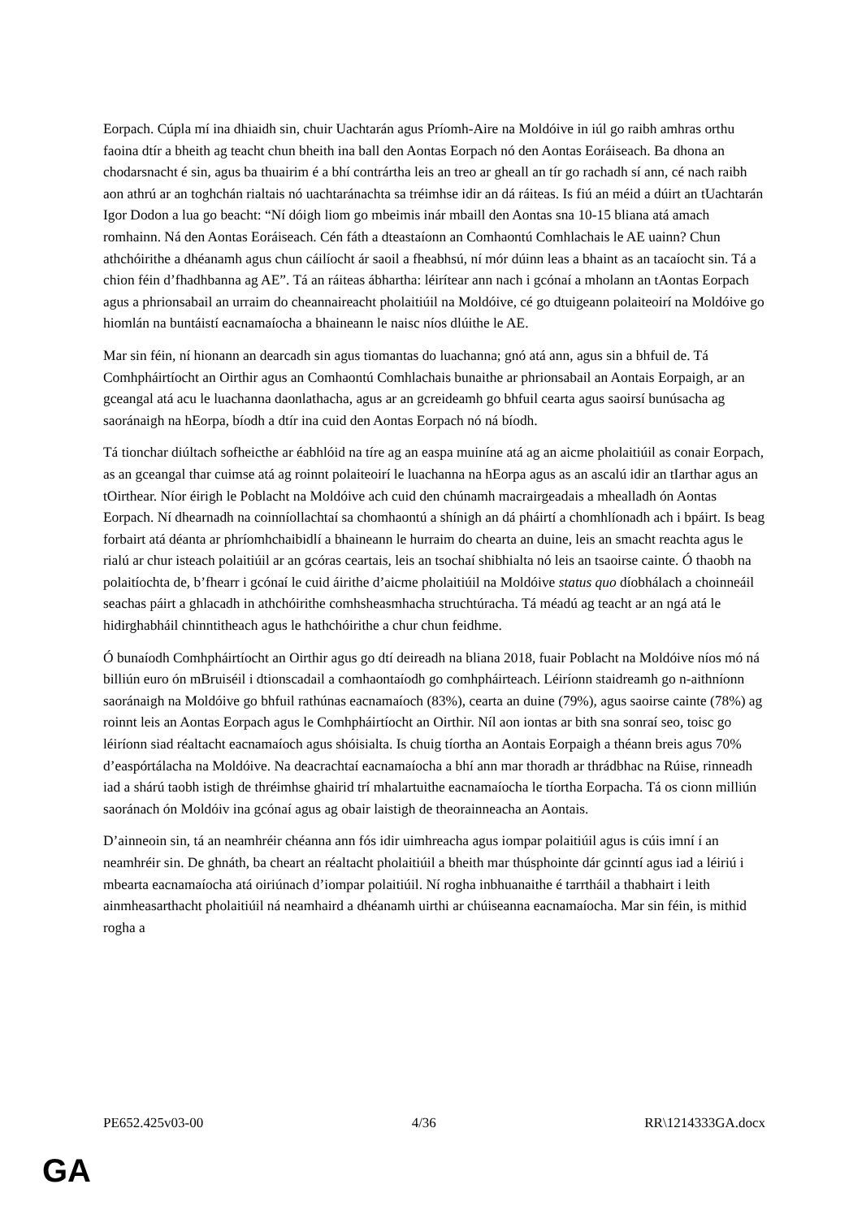Eorpach. Cúpla mí ina dhiaidh sin, chuir Uachtarán agus Príomh-Aire na Moldóive in iúl go raibh amhras orthu faoina dtír a bheith ag teacht chun bheith ina ball den Aontas Eorpach nó den Aontas Eoráiseach. Ba dhona an chodarsnacht é sin, agus ba thuairim é a bhí contrártha leis an treo ar gheall an tír go rachadh sí ann, cé nach raibh aon athrú ar an toghchán rialtais nó uachtaránachta sa tréimhse idir an dá ráiteas. Is fiú an méid a dúirt an tUachtarán Igor Dodon a lua go beacht: “Ní dóigh liom go mbeimis inár mbaill den Aontas sna 10-15 bliana atá amach romhainn. Ná den Aontas Eoráiseach. Cén fáth a dteastaíonn an Comhaontú Comhlachais le AE uainn? Chun athchóirithe a dhéanamh agus chun cáilíocht ár saoil a fheabhsú, ní mór dúinn leas a bhaint as an tacaíocht sin. Tá a chion féin d’fhadhbanna ag AE”. Tá an ráiteas ábhartha: léirítear ann nach i gcónaí a mholann an tAontas Eorpach agus a phrionsabail an urraim do cheannaireacht pholaitiúil na Moldóive, cé go dtuigeann polaiteoirí na Moldóive go hiomlán na buntáistí eacnamaíocha a bhaineann le naisc níos dlúithe le AE.
Mar sin féin, ní hionann an dearcadh sin agus tiomantas do luachanna; gnó atá ann, agus sin a bhfuil de. Tá Comhpháirtíocht an Oirthir agus an Comhaontú Comhlachais bunaithe ar phrionsabail an Aontais Eorpaigh, ar an gceangal atá acu le luachanna daonlathacha, agus ar an gcreideamh go bhfuil cearta agus saoirsí bunúsacha ag saoránaigh na hEorpa, bíodh a dtír ina cuid den Aontas Eorpach nó ná bíodh.
Tá tionchar diúltach sofheicthe ar éabhlóid na tíre ag an easpa muiníne atá ag an aicme pholaitiúil as conair Eorpach, as an gceangal thar cuimse atá ag roinnt polaiteoirí le luachanna na hEorpa agus as an ascalú idir an tIarthar agus an tOirthear. Níor éirigh le Poblacht na Moldóive ach cuid den chúnamh macrairgeadais a mhealladh ón Aontas Eorpach. Ní dhearnadh na coinníollachtaí sa chomhaontú a shínigh an dá pháirtí a chomhlíonadh ach i bpáirt. Is beag forbairt atá déanta ar phríomhchaibidlí a bhaineann le hurraim do chearta an duine, leis an smacht reachta agus le rialú ar chur isteach polaitiúil ar an gcóras ceartais, leis an tsochaí shibhialta nó leis an tsaoirse cainte. Ó thaobh na polaitíochta de, b’fhearr i gcónaí le cuid áirithe d’aicme pholaitiúil na Moldóive status quo díobhálach a choinneáil seachas páirt a ghlacadh in athchóirithe comhsheasmhacha struchtúracha. Tá méadú ag teacht ar an ngá atá le hidirghabháil chinntitheach agus le hathchóirithe a chur chun feidhme.
Ó bunaíodh Comhpháirtíocht an Oirthir agus go dtí deireadh na bliana 2018, fuair Poblacht na Moldóive níos mó ná billiún euro ón mBruiséil i dtionscadail a comhaontaíodh go comhpháirteach. Léiríonn staidreamh go n-aithníonn saoránaigh na Moldóive go bhfuil rathúnas eacnamaíoch (83%), cearta an duine (79%), agus saoirse cainte (78%) ag roinnt leis an Aontas Eorpach agus le Comhpháirtíocht an Oirthir. Níl aon iontas ar bith sna sonraí seo, toisc go léiríonn siad réaltacht eacnamaíoch agus shóisialta. Is chuig tíortha an Aontais Eorpaigh a théann breis agus 70% d’easpórtálacha na Moldóive. Na deacrachtaí eacnamaíocha a bhí ann mar thoradh ar thrádbhac na Rúise, rinneadh iad a shárú taobh istigh de thréimhse ghairid trí mhalartuithe eacnamaíocha le tíortha Eorpacha. Tá os cionn milliún saoránach ón Moldóiv ina gcónaí agus ag obair laistigh de theorainneacha an Aontais.
D’ainneoin sin, tá an neamhréir chéanna ann fós idir uimhreacha agus iompar polaitiúil agus is cúis imní í an neamhréir sin. De ghnáth, ba cheart an réaltacht pholaitiúil a bheith mar thúsphointe dár gcinntí agus iad a léiriú i mbearta eacnamaíocha atá oiriúnach d’iompar polaitiúil. Ní rogha inbhuanaithe é tarrtháil a thabhairt i leith ainmheasarthacht pholaitiúil ná neamhaird a dhéanamh uirthi ar chúiseanna eacnamaíocha. Mar sin féin, is mithid rogha a
PE652.425v03-00 4/36 RR\1214333GA.docx
GA